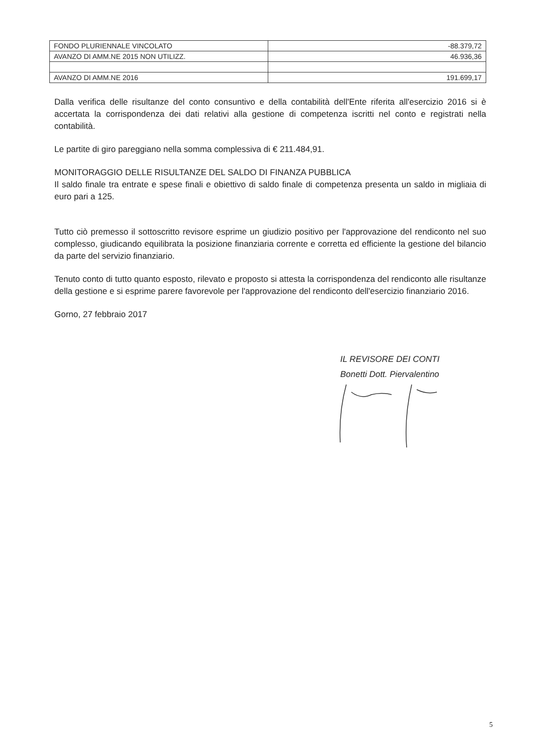| FONDO PLURIENNALE VINCOLATO | -88.379,72 |
| AVANZO DI AMM.NE 2015 NON UTILIZZ. | 46.936,36 |
| AVANZO DI AMM.NE 2016 | 191.699,17 |
Dalla verifica delle risultanze del conto consuntivo e della contabilità dell'Ente riferita all'esercizio 2016 si è accertata la corrispondenza dei dati relativi alla gestione di competenza iscritti nel conto e registrati nella contabilità.
Le partite di giro pareggiano nella somma complessiva di € 211.484,91.
MONITORAGGIO DELLE RISULTANZE DEL SALDO DI FINANZA PUBBLICA
Il saldo finale tra entrate e spese finali e obiettivo di saldo finale di competenza presenta un saldo in migliaia di euro pari a 125.
Tutto ciò premesso il sottoscritto revisore esprime un giudizio positivo per l'approvazione del rendiconto nel suo complesso, giudicando equilibrata la posizione finanziaria corrente e corretta ed efficiente la gestione del bilancio da parte del servizio finanziario.
Tenuto conto di tutto quanto esposto, rilevato e proposto si attesta la corrispondenza del rendiconto alle risultanze della gestione e si esprime parere favorevole per l'approvazione del rendiconto dell'esercizio finanziario 2016.
Gorno, 27 febbraio 2017
IL REVISORE DEI CONTI
Bonetti Dott. Piervalentino
5